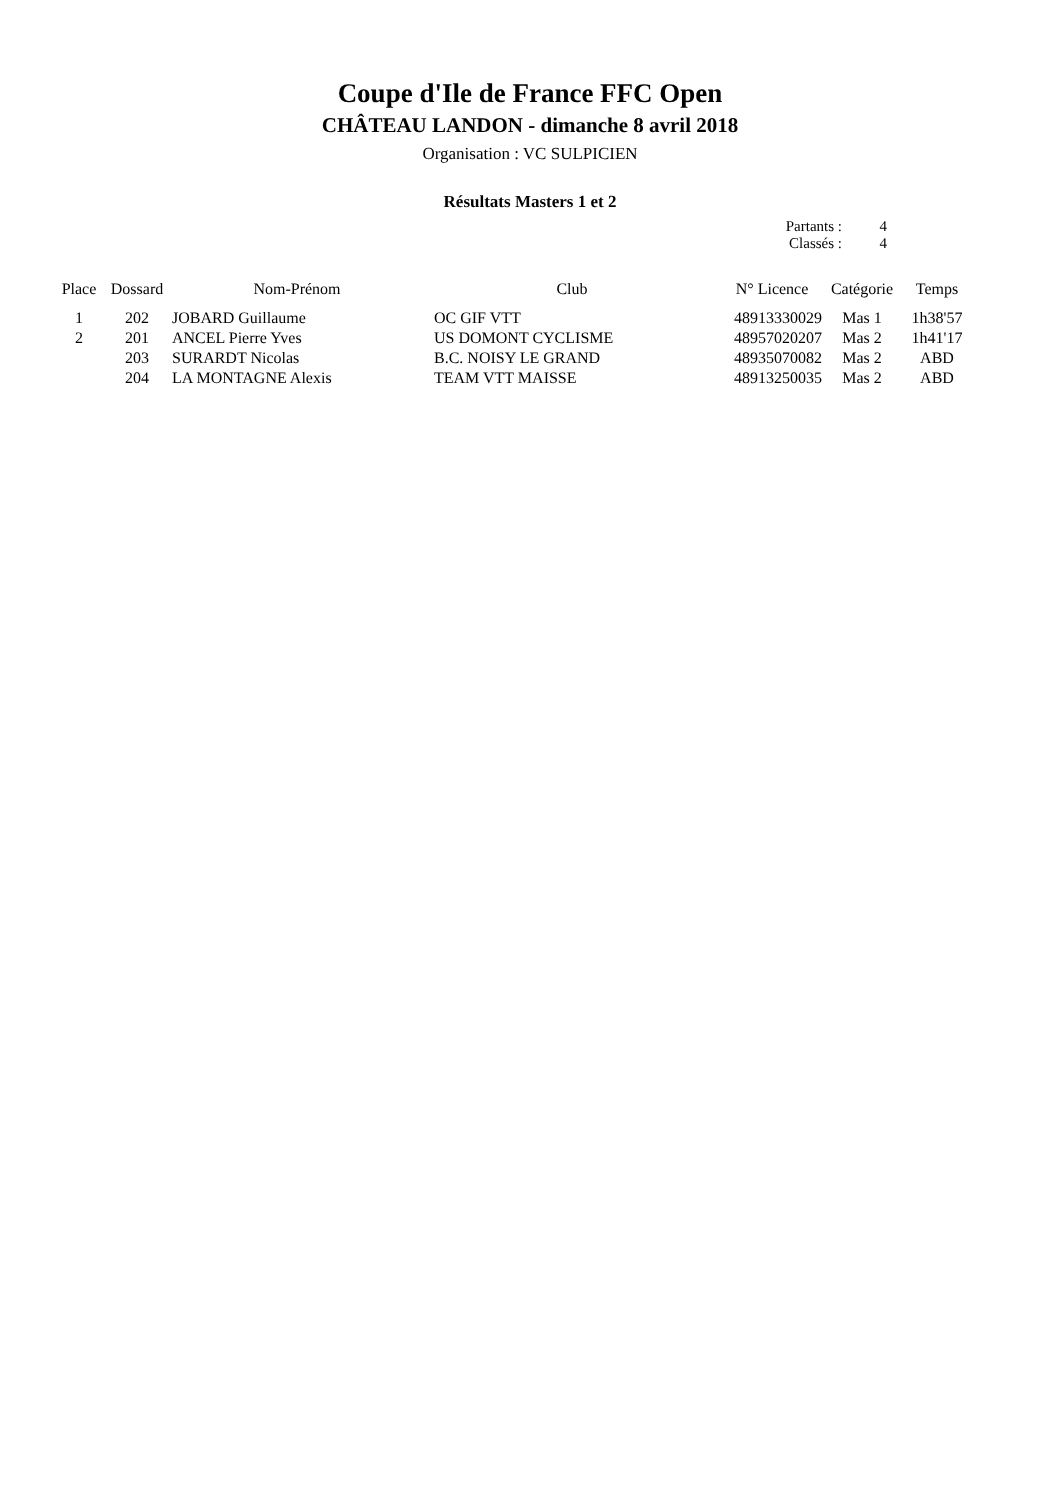Coupe d'Ile de France FFC Open
CHÂTEAU LANDON - dimanche 8 avril 2018
Organisation : VC SULPICIEN
Résultats Masters 1 et 2
Partants : 4
Classés : 4
| Place | Dossard | Nom-Prénom | Club | N° Licence | Catégorie | Temps |
| --- | --- | --- | --- | --- | --- | --- |
| 1 | 202 | JOBARD Guillaume | OC GIF VTT | 48913330029 | Mas 1 | 1h38'57 |
| 2 | 201 | ANCEL Pierre Yves | US DOMONT CYCLISME | 48957020207 | Mas 2 | 1h41'17 |
| | 203 | SURARDT Nicolas | B.C. NOISY LE GRAND | 48935070082 | Mas 2 | ABD |
| | 204 | LA MONTAGNE Alexis | TEAM VTT MAISSE | 48913250035 | Mas 2 | ABD |